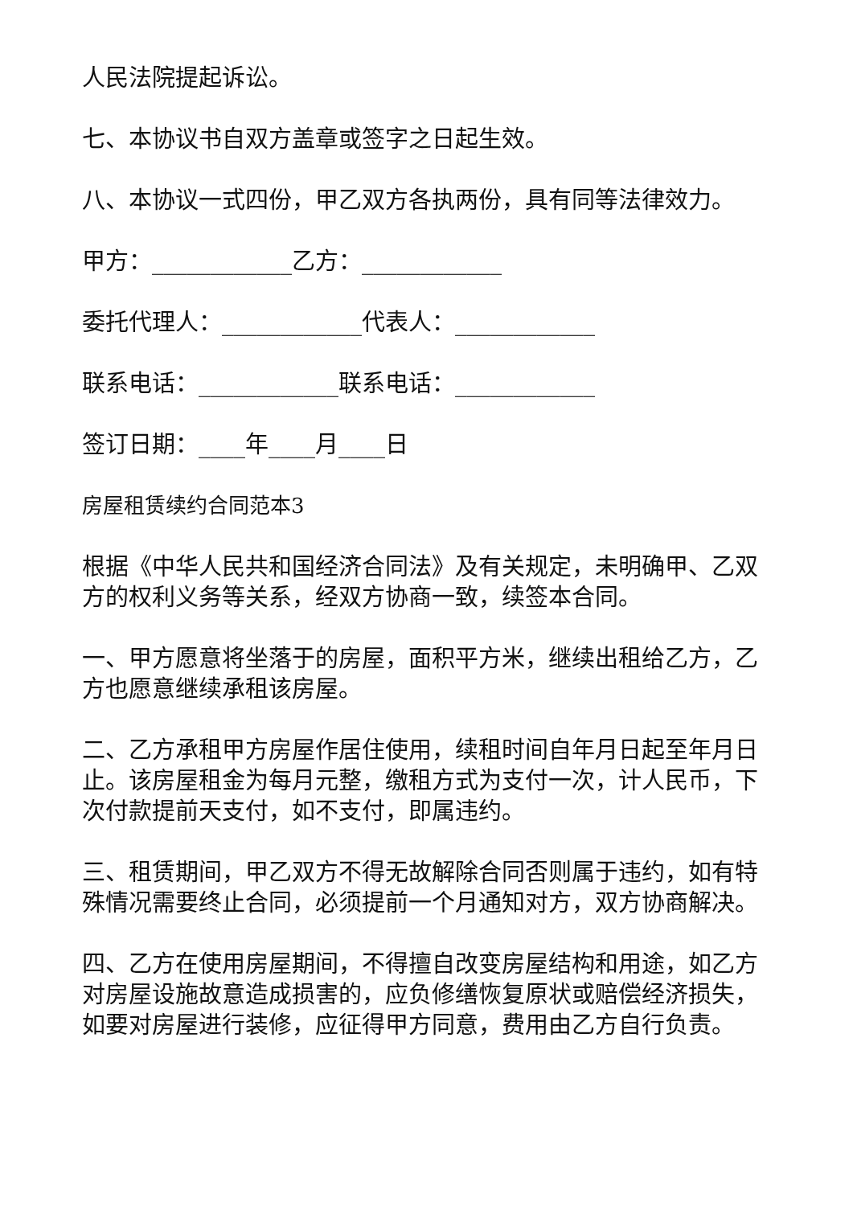人民法院提起诉讼。
七、本协议书自双方盖章或签字之日起生效。
八、本协议一式四份，甲乙双方各执两份，具有同等法律效力。
甲方：____________乙方：____________
委托代理人：____________代表人：____________
联系电话：____________联系电话：____________
签订日期：____年____月____日
房屋租赁续约合同范本3
根据《中华人民共和国经济合同法》及有关规定，未明确甲、乙双方的权利义务等关系，经双方协商一致，续签本合同。
一、甲方愿意将坐落于的房屋，面积平方米，继续出租给乙方，乙方也愿意继续承租该房屋。
二、乙方承租甲方房屋作居住使用，续租时间自年月日起至年月日止。该房屋租金为每月元整，缴租方式为支付一次，计人民币，下次付款提前天支付，如不支付，即属违约。
三、租赁期间，甲乙双方不得无故解除合同否则属于违约，如有特殊情况需要终止合同，必须提前一个月通知对方，双方协商解决。
四、乙方在使用房屋期间，不得擅自改变房屋结构和用途，如乙方对房屋设施故意造成损害的，应负修缮恢复原状或赔偿经济损失，如要对房屋进行装修，应征得甲方同意，费用由乙方自行负责。